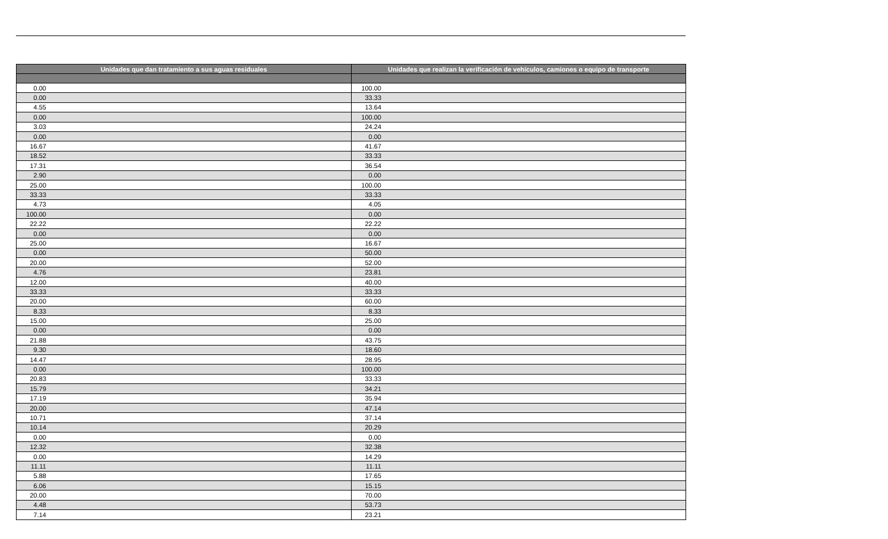| Unidades que dan tratamiento a sus aguas residuales | Unidades que realizan la verificación de vehículos, camiones o equipo de transporte |
| --- | --- |
| 0.00 | 100.00 |
| 0.00 | 33.33 |
| 4.55 | 13.64 |
| 0.00 | 100.00 |
| 3.03 | 24.24 |
| 0.00 | 0.00 |
| 16.67 | 41.67 |
| 18.52 | 33.33 |
| 17.31 | 36.54 |
| 2.90 | 0.00 |
| 25.00 | 100.00 |
| 33.33 | 33.33 |
| 4.73 | 4.05 |
| 100.00 | 0.00 |
| 22.22 | 22.22 |
| 0.00 | 0.00 |
| 25.00 | 16.67 |
| 0.00 | 50.00 |
| 20.00 | 52.00 |
| 4.76 | 23.81 |
| 12.00 | 40.00 |
| 33.33 | 33.33 |
| 20.00 | 60.00 |
| 8.33 | 8.33 |
| 15.00 | 25.00 |
| 0.00 | 0.00 |
| 21.88 | 43.75 |
| 9.30 | 18.60 |
| 14.47 | 28.95 |
| 0.00 | 100.00 |
| 20.83 | 33.33 |
| 15.79 | 34.21 |
| 17.19 | 35.94 |
| 20.00 | 47.14 |
| 10.71 | 37.14 |
| 10.14 | 20.29 |
| 0.00 | 0.00 |
| 12.32 | 32.38 |
| 0.00 | 14.29 |
| 11.11 | 11.11 |
| 5.88 | 17.65 |
| 6.06 | 15.15 |
| 20.00 | 70.00 |
| 4.48 | 53.73 |
| 7.14 | 23.21 |